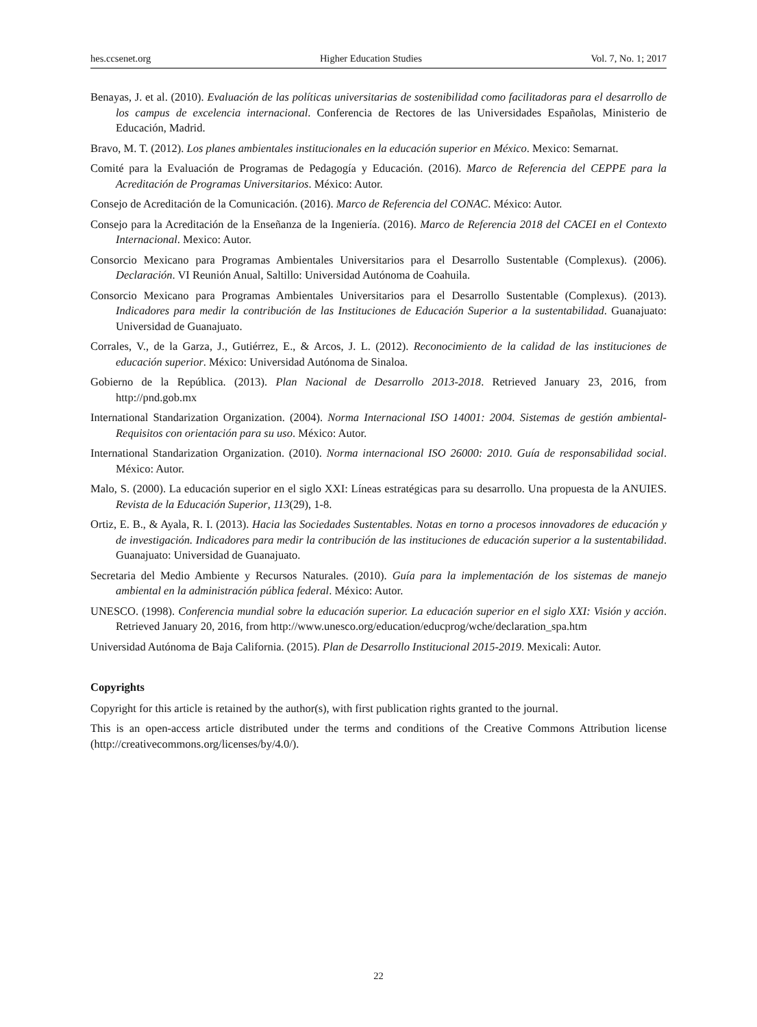hes.ccsenet.org Higher Education Studies Vol. 7, No. 1; 2017
Benayas, J. et al. (2010). Evaluación de las políticas universitarias de sostenibilidad como facilitadoras para el desarrollo de los campus de excelencia internacional. Conferencia de Rectores de las Universidades Españolas, Ministerio de Educación, Madrid.
Bravo, M. T. (2012). Los planes ambientales institucionales en la educación superior en México. Mexico: Semarnat.
Comité para la Evaluación de Programas de Pedagogía y Educación. (2016). Marco de Referencia del CEPPE para la Acreditación de Programas Universitarios. México: Autor.
Consejo de Acreditación de la Comunicación. (2016). Marco de Referencia del CONAC. México: Autor.
Consejo para la Acreditación de la Enseñanza de la Ingeniería. (2016). Marco de Referencia 2018 del CACEI en el Contexto Internacional. Mexico: Autor.
Consorcio Mexicano para Programas Ambientales Universitarios para el Desarrollo Sustentable (Complexus). (2006). Declaración. VI Reunión Anual, Saltillo: Universidad Autónoma de Coahuila.
Consorcio Mexicano para Programas Ambientales Universitarios para el Desarrollo Sustentable (Complexus). (2013). Indicadores para medir la contribución de las Instituciones de Educación Superior a la sustentabilidad. Guanajuato: Universidad de Guanajuato.
Corrales, V., de la Garza, J., Gutiérrez, E., & Arcos, J. L. (2012). Reconocimiento de la calidad de las instituciones de educación superior. México: Universidad Autónoma de Sinaloa.
Gobierno de la República. (2013). Plan Nacional de Desarrollo 2013-2018. Retrieved January 23, 2016, from http://pnd.gob.mx
International Standarization Organization. (2004). Norma Internacional ISO 14001: 2004. Sistemas de gestión ambiental-Requisitos con orientación para su uso. México: Autor.
International Standarization Organization. (2010). Norma internacional ISO 26000: 2010. Guía de responsabilidad social. México: Autor.
Malo, S. (2000). La educación superior en el siglo XXI: Líneas estratégicas para su desarrollo. Una propuesta de la ANUIES. Revista de la Educación Superior, 113(29), 1-8.
Ortiz, E. B., & Ayala, R. I. (2013). Hacia las Sociedades Sustentables. Notas en torno a procesos innovadores de educación y de investigación. Indicadores para medir la contribución de las instituciones de educación superior a la sustentabilidad. Guanajuato: Universidad de Guanajuato.
Secretaria del Medio Ambiente y Recursos Naturales. (2010). Guía para la implementación de los sistemas de manejo ambiental en la administración pública federal. México: Autor.
UNESCO. (1998). Conferencia mundial sobre la educación superior. La educación superior en el siglo XXI: Visión y acción. Retrieved January 20, 2016, from http://www.unesco.org/education/educprog/wche/declaration_spa.htm
Universidad Autónoma de Baja California. (2015). Plan de Desarrollo Institucional 2015-2019. Mexicali: Autor.
Copyrights
Copyright for this article is retained by the author(s), with first publication rights granted to the journal.
This is an open-access article distributed under the terms and conditions of the Creative Commons Attribution license (http://creativecommons.org/licenses/by/4.0/).
22